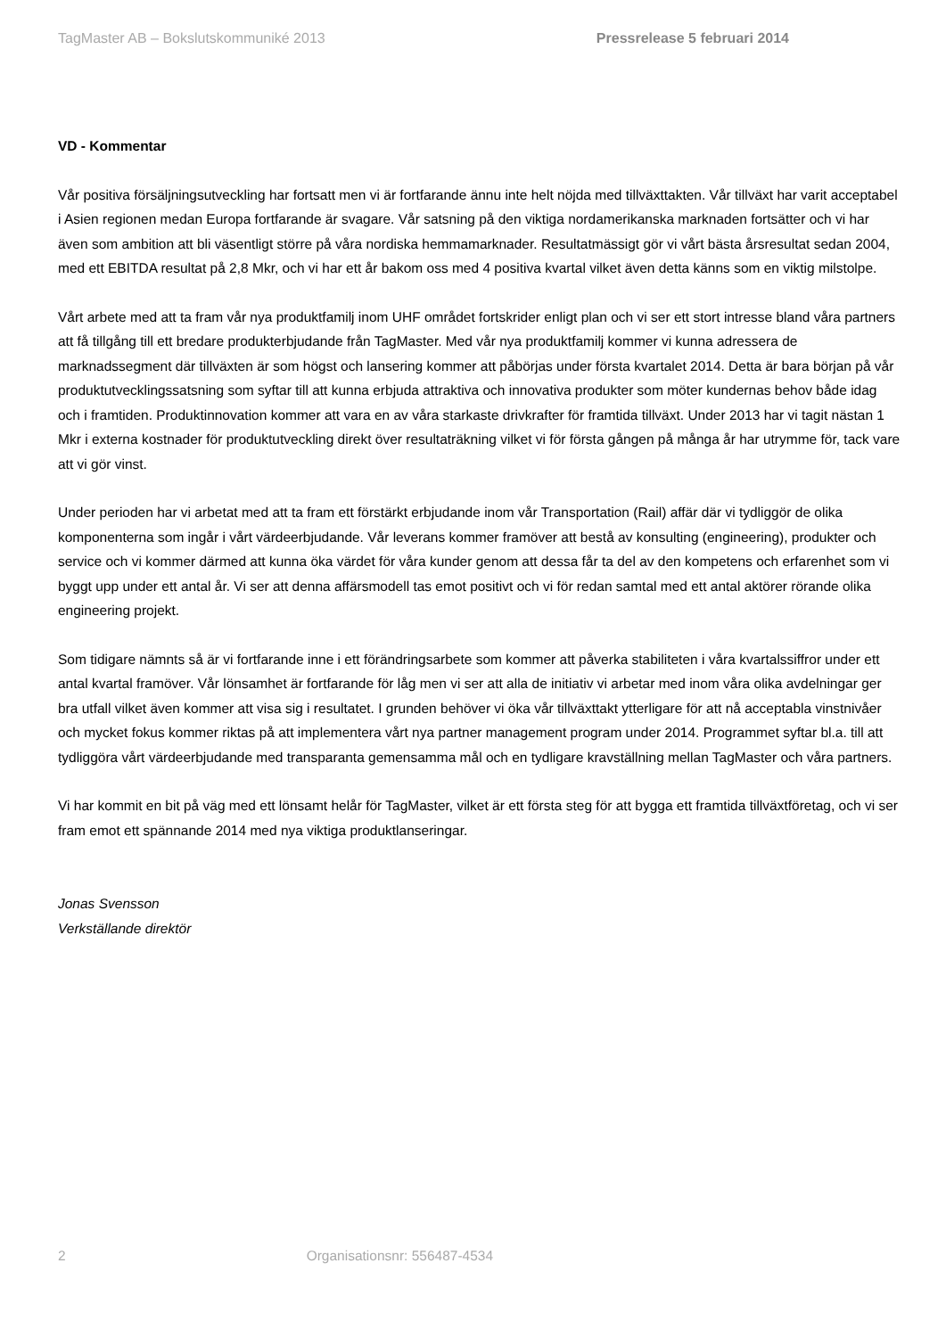TagMaster AB – Bokslutskommuniké 2013 Pressrelease 5 februari 2014
VD - Kommentar
Vår positiva försäljningsutveckling har fortsatt men vi är fortfarande ännu inte helt nöjda med tillväxttakten. Vår tillväxt har varit acceptabel i Asien regionen medan Europa fortfarande är svagare. Vår satsning på den viktiga nordamerikanska marknaden fortsätter och vi har även som ambition att bli väsentligt större på våra nordiska hemmamarknader. Resultatmässigt gör vi vårt bästa årsresultat sedan 2004, med ett EBITDA resultat på 2,8 Mkr, och vi har ett år bakom oss med 4 positiva kvartal vilket även detta känns som en viktig milstolpe.
Vårt arbete med att ta fram vår nya produktfamilj inom UHF området fortskrider enligt plan och vi ser ett stort intresse bland våra partners att få tillgång till ett bredare produkterbjudande från TagMaster. Med vår nya produktfamilj kommer vi kunna adressera de marknadssegment där tillväxten är som högst och lansering kommer att påbörjas under första kvartalet 2014. Detta är bara början på vår produktutvecklingssatsning som syftar till att kunna erbjuda attraktiva och innovativa produkter som möter kundernas behov både idag och i framtiden. Produktinnovation kommer att vara en av våra starkaste drivkrafter för framtida tillväxt. Under 2013 har vi tagit nästan 1 Mkr i externa kostnader för produktutveckling direkt över resultaträkning vilket vi för första gången på många år har utrymme för, tack vare att vi gör vinst.
Under perioden har vi arbetat med att ta fram ett förstärkt erbjudande inom vår Transportation (Rail) affär där vi tydliggör de olika komponenterna som ingår i vårt värdeerbjudande. Vår leverans kommer framöver att bestå av konsulting (engineering), produkter och service och vi kommer därmed att kunna öka värdet för våra kunder genom att dessa får ta del av den kompetens och erfarenhet som vi byggt upp under ett antal år. Vi ser att denna affärsmodell tas emot positivt och vi för redan samtal med ett antal aktörer rörande olika engineering projekt.
Som tidigare nämnts så är vi fortfarande inne i ett förändringsarbete som kommer att påverka stabiliteten i våra kvartalssiffror under ett antal kvartal framöver. Vår lönsamhet är fortfarande för låg men vi ser att alla de initiativ vi arbetar med inom våra olika avdelningar ger bra utfall vilket även kommer att visa sig i resultatet. I grunden behöver vi öka vår tillväxttakt ytterligare för att nå acceptabla vinstnivåer och mycket fokus kommer riktas på att implementera vårt nya partner management program under 2014. Programmet syftar bl.a. till att tydliggöra vårt värdeerbjudande med transparanta gemensamma mål och en tydligare kravställning mellan TagMaster och våra partners.
Vi har kommit en bit på väg med ett lönsamt helår för TagMaster, vilket är ett första steg för att bygga ett framtida tillväxtföretag, och vi ser fram emot ett spännande 2014 med nya viktiga produktlanseringar.
Jonas Svensson
Verkställande direktör
2 Organisationsnr: 556487-4534